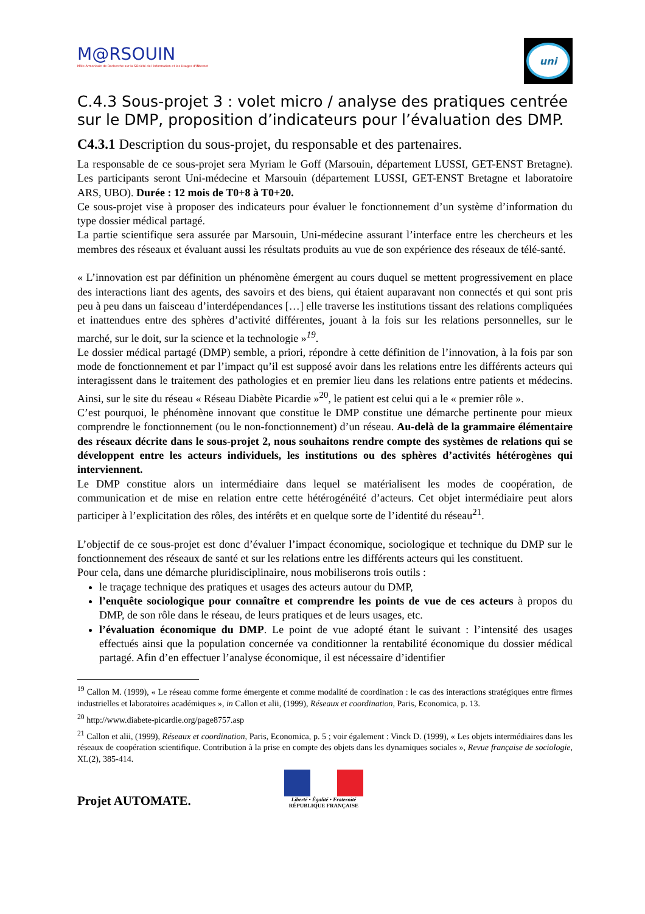M@RSOUIN
Môle Armoricain de Recherche sur la SOciété de l'information et les Usages d'INternet
uni
C.4.3 Sous-projet 3 : volet micro / analyse des pratiques centrée sur le DMP, proposition d’indicateurs pour l’évaluation des DMP.
C4.3.1 Description du sous-projet, du responsable et des partenaires.
La responsable de ce sous-projet sera Myriam le Goff (Marsouin, département LUSSI, GET-ENST Bretagne). Les participants seront Uni-médecine et Marsouin (département LUSSI, GET-ENST Bretagne et laboratoire ARS, UBO). Durée : 12 mois de T0+8 à T0+20.
Ce sous-projet vise à proposer des indicateurs pour évaluer le fonctionnement d’un système d’information du type dossier médical partagé.
La partie scientifique sera assurée par Marsouin, Uni-médecine assurant l’interface entre les chercheurs et les membres des réseaux et évaluant aussi les résultats produits au vue de son expérience des réseaux de télé-santé.
« L’innovation est par définition un phénomène émergent au cours duquel se mettent progressivement en place des interactions liant des agents, des savoirs et des biens, qui étaient auparavant non connectés et qui sont pris peu à peu dans un faisceau d’interdépendances […] elle traverse les institutions tissant des relations compliquées et inattendues entre des sphères d’activité différentes, jouant à la fois sur les relations personnelles, sur le marché, sur le doit, sur la science et la technologie »<sup>19</sup>.
Le dossier médical partagé (DMP) semble, a priori, répondre à cette définition de l’innovation, à la fois par son mode de fonctionnement et par l’impact qu’il est supposé avoir dans les relations entre les différents acteurs qui interagissent dans le traitement des pathologies et en premier lieu dans les relations entre patients et médecins. Ainsi, sur le site du réseau « Réseau Diabète Picardie »<sup>20</sup>, le patient est celui qui a le « premier rôle ».
C’est pourquoi, le phénomène innovant que constitue le DMP constitue une démarche pertinente pour mieux comprendre le fonctionnement (ou le non-fonctionnement) d’un réseau. Au-delà de la grammaire élémentaire des réseaux décrite dans le sous-projet 2, nous souhaitons rendre compte des systèmes de relations qui se développent entre les acteurs individuels, les institutions ou des sphères d’activités hétérogènes qui interviennent.
Le DMP constitue alors un intermédiaire dans lequel se matérialisent les modes de coopération, de communication et de mise en relation entre cette hétérogénéité d’acteurs. Cet objet intermédiaire peut alors participer à l’explicitation des rôles, des intérêts et en quelque sorte de l’identité du réseau<sup>21</sup>.
L’objectif de ce sous-projet est donc d’évaluer l’impact économique, sociologique et technique du DMP sur le fonctionnement des réseaux de santé et sur les relations entre les différents acteurs qui les constituent.
Pour cela, dans une démarche pluridisciplinaire, nous mobiliserons trois outils :
le traçage technique des pratiques et usages des acteurs autour du DMP,
l’enquête sociologique pour connaître et comprendre les points de vue de ces acteurs à propos du DMP, de son rôle dans le réseau, de leurs pratiques et de leurs usages, etc.
l’évaluation économique du DMP. Le point de vue adopté étant le suivant : l’intensité des usages effectués ainsi que la population concernée va conditionner la rentabilité économique du dossier médical partagé. Afin d’en effectuer l’analyse économique, il est nécessaire d’identifier
<sup>19</sup> Callon M. (1999), « Le réseau comme forme émergente et comme modalité de coordination : le cas des interactions stratégiques entre firmes industrielles et laboratoires académiques », in Callon et alii, (1999), Réseaux et coordination, Paris, Economica, p. 13.
<sup>20</sup> http://www.diabete-picardie.org/page8757.asp
<sup>21</sup> Callon et alii, (1999), Réseaux et coordination, Paris, Economica, p. 5 ; voir également : Vinck D. (1999), « Les objets intermédiaires dans les réseaux de coopération scientifique. Contribution à la prise en compte des objets dans les dynamiques sociales », Revue française de sociologie, XL(2), 385-414.
Projet AUTOMATE.
Liberté • Égalité • Fraternité
RÉPUBLIQUE FRANÇAISE